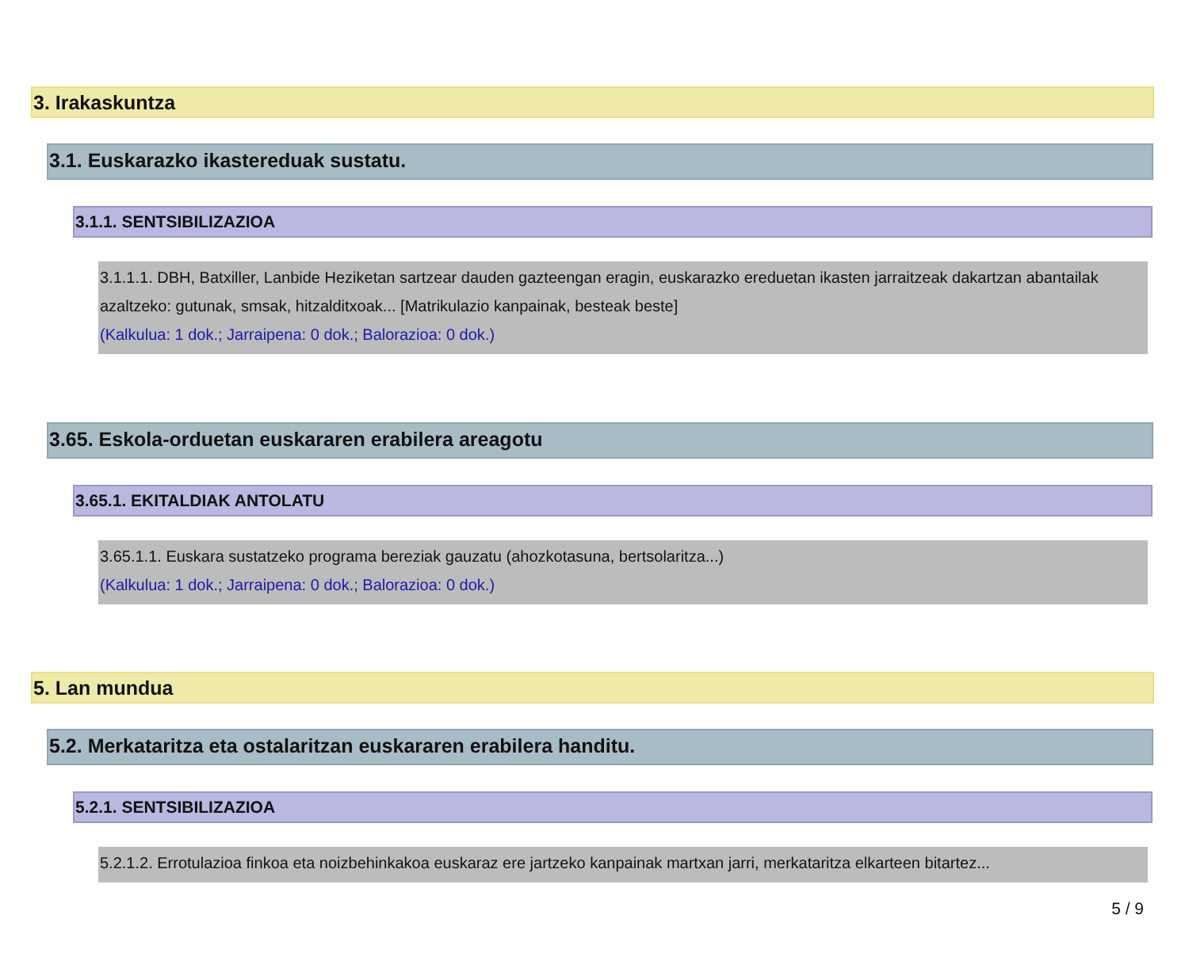3. Irakaskuntza
3.1. Euskarazko ikastereduak sustatu.
3.1.1. SENTSIBILIZAZIOA
3.1.1.1. DBH, Batxiller, Lanbide Heziketan sartzear dauden gazteengan eragin, euskarazko ereduetan ikasten jarraitzeak dakartzan abantailak azaltzeko: gutunak, smsak, hitzalditxoak... [Matrikulazio kanpainak, besteak beste]
(Kalkulua: 1 dok.; Jarraipena: 0 dok.; Balorazioa: 0 dok.)
3.65. Eskola-orduetan euskararen erabilera areagotu
3.65.1. EKITALDIAK ANTOLATU
3.65.1.1. Euskara sustatzeko programa bereziak gauzatu (ahozkotasuna, bertsolaritza...)
(Kalkulua: 1 dok.; Jarraipena: 0 dok.; Balorazioa: 0 dok.)
5. Lan mundua
5.2. Merkataritza eta ostalaritzan euskararen erabilera handitu.
5.2.1. SENTSIBILIZAZIOA
5.2.1.2. Errotulazioa finkoa eta noizbehinkakoa euskaraz ere jartzeko kanpainak martxan jarri, merkataritza elkarteen bitartez...
5 / 9